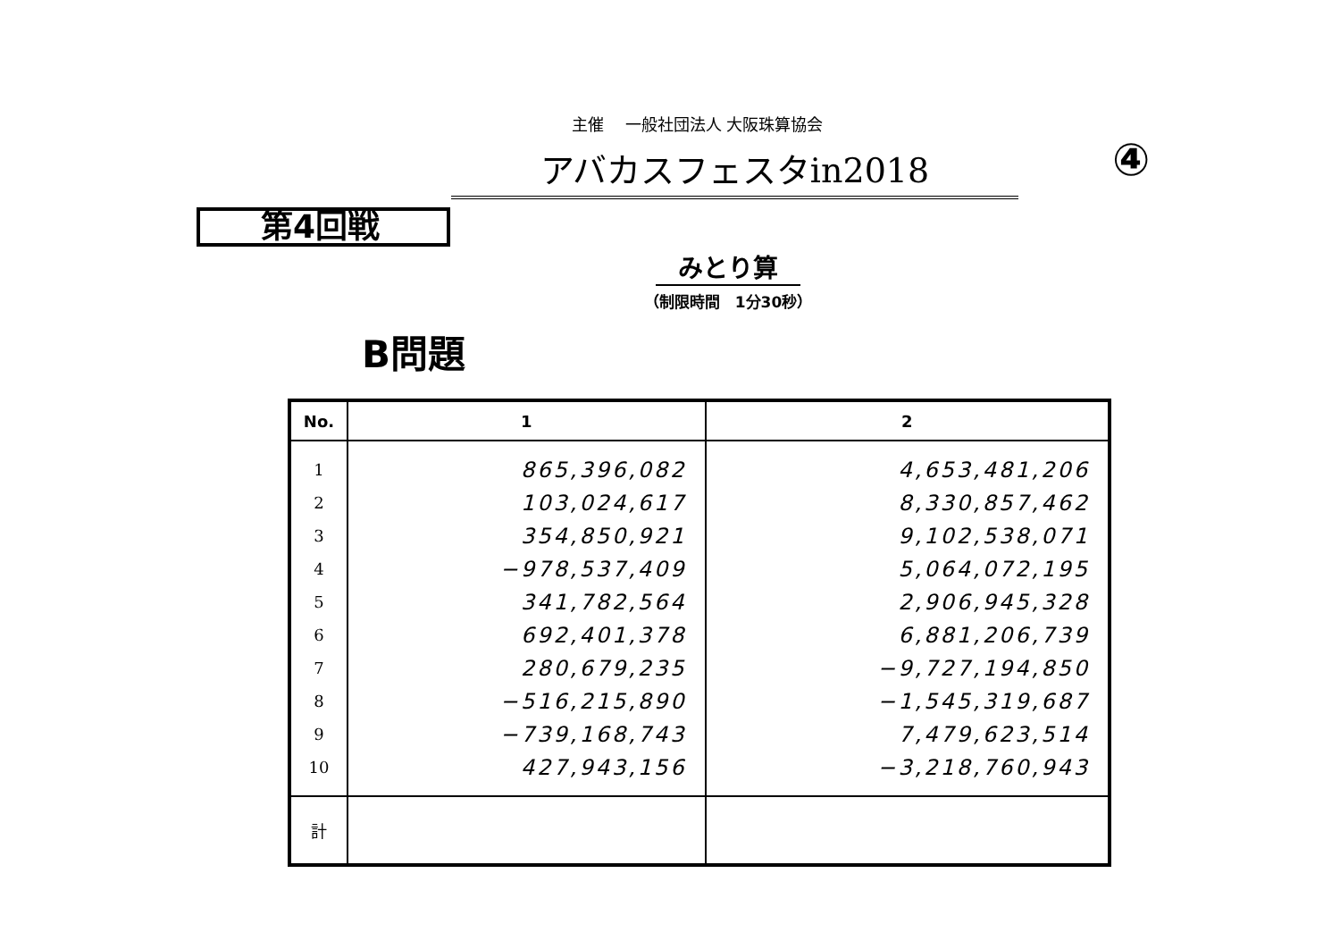主催　 一般社団法人 大阪珠算協会
アバカスフェスタin2018 ④
第4回戦
みとり算
（制限時間　1分30秒）
B問題
| No. | 1 | 2 |
| --- | --- | --- |
| 1 | 865,396,082 | 4,653,481,206 |
| 2 | 103,024,617 | 8,330,857,462 |
| 3 | 354,850,921 | 9,102,538,071 |
| 4 | −978,537,409 | 5,064,072,195 |
| 5 | 341,782,564 | 2,906,945,328 |
| 6 | 692,401,378 | 6,881,206,739 |
| 7 | 280,679,235 | −9,727,194,850 |
| 8 | −516,215,890 | −1,545,319,687 |
| 9 | −739,168,743 | 7,479,623,514 |
| 10 | 427,943,156 | −3,218,760,943 |
| 計 | | |